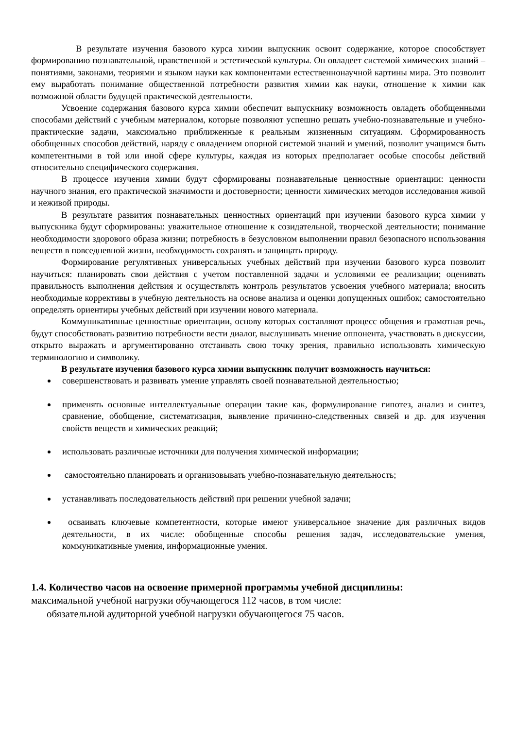В результате изучения базового курса химии выпускник освоит содержание, которое способствует формированию познавательной, нравственной и эстетической культуры. Он овладеет системой химических знаний – понятиями, законами, теориями и языком науки как компонентами естественнонаучной картины мира. Это позволит ему выработать понимание общественной потребности развития химии как науки, отношение к химии как возможной области будущей практической деятельности.
Усвоение содержания базового курса химии обеспечит выпускнику возможность овладеть обобщенными способами действий с учебным материалом, которые позволяют успешно решать учебно-познавательные и учебно-практические задачи, максимально приближенные к реальным жизненным ситуациям. Сформированность обобщенных способов действий, наряду с овладением опорной системой знаний и умений, позволит учащимся быть компетентными в той или иной сфере культуры, каждая из которых предполагает особые способы действий относительно специфического содержания.
В процессе изучения химии будут сформированы познавательные ценностные ориентации: ценности научного знания, его практической значимости и достоверности; ценности химических методов исследования живой и неживой природы.
В результате развития познавательных ценностных ориентаций при изучении базового курса химии у выпускника будут сформированы: уважительное отношение к созидательной, творческой деятельности; понимание необходимости здорового образа жизни; потребность в безусловном выполнении правил безопасного использования веществ в повседневной жизни, необходимость сохранять и защищать природу.
Формирование регулятивных универсальных учебных действий при изучении базового курса позволит научиться: планировать свои действия с учетом поставленной задачи и условиями ее реализации; оценивать правильность выполнения действия и осуществлять контроль результатов усвоения учебного материала; вносить необходимые коррективы в учебную деятельность на основе анализа и оценки допущенных ошибок; самостоятельно определять ориентиры учебных действий при изучении нового материала.
Коммуникативные ценностные ориентации, основу которых составляют процесс общения и грамотная речь, будут способствовать развитию потребности вести диалог, выслушивать мнение оппонента, участвовать в дискуссии, открыто выражать и аргументированно отстаивать свою точку зрения, правильно использовать химическую терминологию и символику.
В результате изучения базового курса химии выпускник получит возможность научиться:
совершенствовать и развивать умение управлять своей познавательной деятельностью;
применять основные интеллектуальные операции такие как, формулирование гипотез, анализ и синтез, сравнение, обобщение, систематизация, выявление причинно-следственных связей и др. для изучения свойств веществ и химических реакций;
использовать различные источники для получения химической информации;
самостоятельно планировать и организовывать учебно-познавательную деятельность;
устанавливать последовательность действий при решении учебной задачи;
осваивать ключевые компетентности, которые имеют универсальное значение для различных видов деятельности, в их числе: обобщенные способы решения задач, исследовательские умения, коммуникативные умения, информационные умения.
1.4. Количество часов на освоение примерной программы учебной дисциплины:
максимальной учебной нагрузки обучающегося 112 часов, в том числе:
обязательной аудиторной учебной нагрузки обучающегося 75 часов.